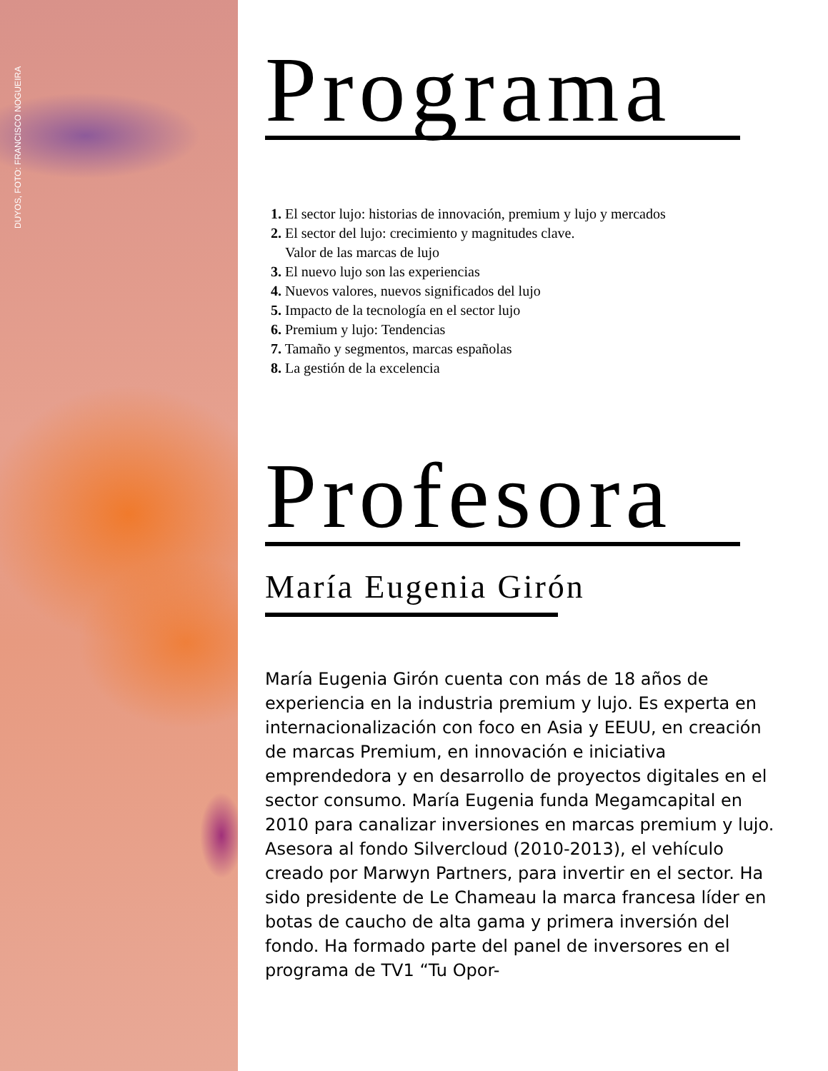DUYOS, FOTO: FRANCISCO NOGUEIRA
Programa
1. El sector lujo: historias de innovación, premium y lujo y mercados
2. El sector del lujo: crecimiento y magnitudes clave.
Valor de las marcas de lujo
3. El nuevo lujo son las experiencias
4. Nuevos valores, nuevos significados del lujo
5. Impacto de la tecnología en el sector lujo
6. Premium y lujo: Tendencias
7. Tamaño y segmentos, marcas españolas
8. La gestión de la excelencia
Profesora
María Eugenia Girón
María Eugenia Girón cuenta con más de 18 años de experiencia en la industria premium y lujo. Es experta en internacionalización con foco en Asia y EEUU, en creación de marcas Premium, en innovación e iniciativa emprendedora y en desarrollo de proyectos digitales en el sector consumo. María Eugenia funda Megamcapital en 2010 para canalizar inversiones en marcas premium y lujo. Asesora al fondo Silvercloud (2010-2013), el vehículo creado por Marwyn Partners, para invertir en el sector. Ha sido presidente de Le Chameau la marca francesa líder en botas de caucho de alta gama y primera inversión del fondo. Ha formado parte del panel de inversores en el programa de TV1 “Tu Opor-